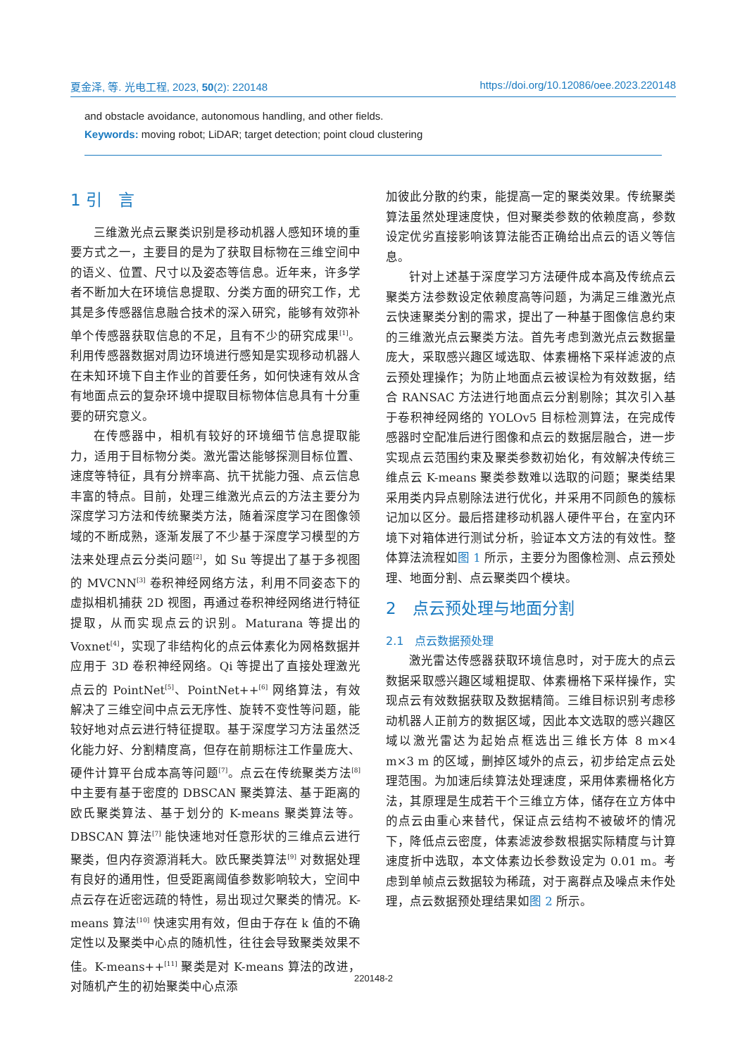夏金泽, 等. 光电工程, 2023, 50(2): 220148 https://doi.org/10.12086/oee.2023.220148
and obstacle avoidance, autonomous handling, and other fields.
Keywords: moving robot; LiDAR; target detection; point cloud clustering
1 引　言
三维激光点云聚类识别是移动机器人感知环境的重要方式之一，主要目的是为了获取目标物在三维空间中的语义、位置、尺寸以及姿态等信息。近年来，许多学者不断加大在环境信息提取、分类方面的研究工作，尤其是多传感器信息融合技术的深入研究，能够有效弥补单个传感器获取信息的不足，且有不少的研究成果<sup>[1]</sup>。利用传感器数据对周边环境进行感知是实现移动机器人在未知环境下自主作业的首要任务，如何快速有效从含有地面点云的复杂环境中提取目标物体信息具有十分重要的研究意义。
在传感器中，相机有较好的环境细节信息提取能力，适用于目标物分类。激光雷达能够探测目标位置、速度等特征，具有分辨率高、抗干扰能力强、点云信息丰富的特点。目前，处理三维激光点云的方法主要分为深度学习方法和传统聚类方法，随着深度学习在图像领域的不断成熟，逐渐发展了不少基于深度学习模型的方法来处理点云分类问题<sup>[2]</sup>，如 Su 等提出了基于多视图的 MVCNN<sup>[3]</sup> 卷积神经网络方法，利用不同姿态下的虚拟相机捕获 2D 视图，再通过卷积神经网络进行特征提取，从而实现点云的识别。Maturana 等提出的 Voxnet<sup>[4]</sup>，实现了非结构化的点云体素化为网格数据并应用于 3D 卷积神经网络。Qi 等提出了直接处理激光点云的 PointNet<sup>[5]</sup>、PointNet++<sup>[6]</sup> 网络算法，有效解决了三维空间中点云无序性、旋转不变性等问题，能较好地对点云进行特征提取。基于深度学习方法虽然泛化能力好、分割精度高，但存在前期标注工作量庞大、硬件计算平台成本高等问题<sup>[7]</sup>。点云在传统聚类方法<sup>[8]</sup> 中主要有基于密度的 DBSCAN 聚类算法、基于距离的欧氏聚类算法、基于划分的 K-means 聚类算法等。DBSCAN 算法<sup>[7]</sup> 能快速地对任意形状的三维点云进行聚类，但内存资源消耗大。欧氏聚类算法<sup>[9]</sup> 对数据处理有良好的通用性，但受距离阈值参数影响较大，空间中点云存在近密远疏的特性，易出现过欠聚类的情况。K-means 算法<sup>[10]</sup> 快速实用有效，但由于存在 k 值的不确定性以及聚类中心点的随机性，往往会导致聚类效果不佳。K-means++<sup>[11]</sup> 聚类是对 K-means 算法的改进，对随机产生的初始聚类中心点添
加彼此分散的约束，能提高一定的聚类效果。传统聚类算法虽然处理速度快，但对聚类参数的依赖度高，参数设定优劣直接影响该算法能否正确给出点云的语义等信息。
针对上述基于深度学习方法硬件成本高及传统点云聚类方法参数设定依赖度高等问题，为满足三维激光点云快速聚类分割的需求，提出了一种基于图像信息约束的三维激光点云聚类方法。首先考虑到激光点云数据量庞大，采取感兴趣区域选取、体素栅格下采样滤波的点云预处理操作；为防止地面点云被误检为有效数据，结合 RANSAC 方法进行地面点云分割剔除；其次引入基于卷积神经网络的 YOLOv5 目标检测算法，在完成传感器时空配准后进行图像和点云的数据层融合，进一步实现点云范围约束及聚类参数初始化，有效解决传统三维点云 K-means 聚类参数难以选取的问题；聚类结果采用类内异点剔除法进行优化，并采用不同颜色的簇标记加以区分。最后搭建移动机器人硬件平台，在室内环境下对箱体进行测试分析，验证本文方法的有效性。整体算法流程如图 1 所示，主要分为图像检测、点云预处理、地面分割、点云聚类四个模块。
2　点云预处理与地面分割
2.1　点云数据预处理
激光雷达传感器获取环境信息时，对于庞大的点云数据采取感兴趣区域粗提取、体素栅格下采样操作，实现点云有效数据获取及数据精简。三维目标识别考虑移动机器人正前方的数据区域，因此本文选取的感兴趣区域以激光雷达为起始点框选出三维长方体 8 m×4 m×3 m 的区域，删掉区域外的点云，初步给定点云处理范围。为加速后续算法处理速度，采用体素栅格化方法，其原理是生成若干个三维立方体，储存在立方体中的点云由重心来替代，保证点云结构不被破坏的情况下，降低点云密度，体素滤波参数根据实际精度与计算速度折中选取，本文体素边长参数设定为 0.01 m。考虑到单帧点云数据较为稀疏，对于离群点及噪点未作处理，点云数据预处理结果如图 2 所示。
220148-2